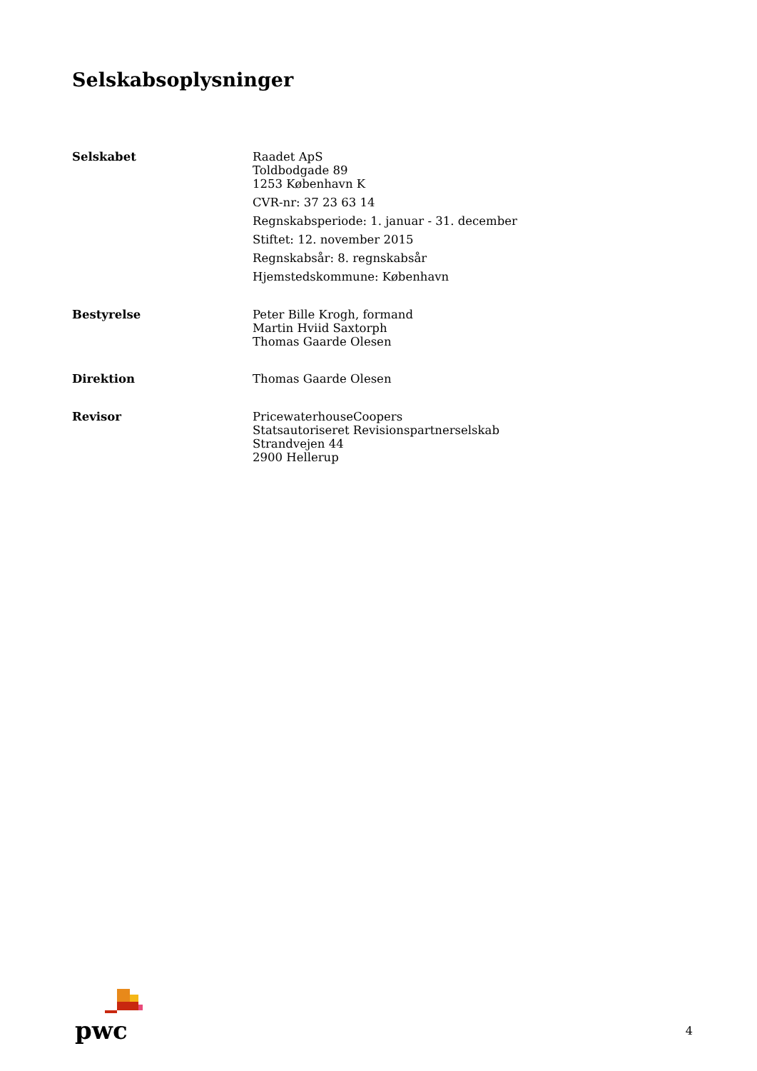Selskabsoplysninger
Selskabet Raadet ApS
Toldbodgade 89
1253 København K
CVR-nr: 37 23 63 14
Regnskabsperiode: 1. januar - 31. december
Stiftet: 12. november 2015
Regnskabsår: 8. regnskabsår
Hjemstedskommune: København
Bestyrelse Peter Bille Krogh, formand
Martin Hviid Saxtorph
Thomas Gaarde Olesen
Direktion Thomas Gaarde Olesen
Revisor PricewaterhouseCoopers
Statsautoriseret Revisionspartnerselskab
Strandvejen 44
2900 Hellerup
pwc
4